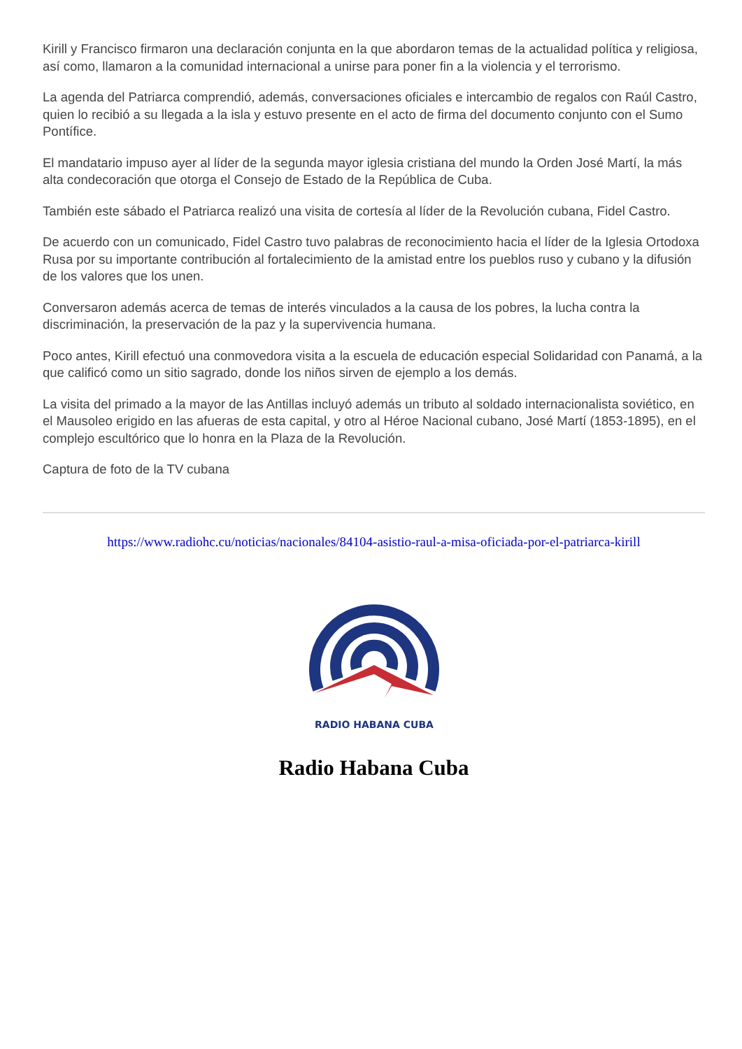Kirill y Francisco firmaron una declaración conjunta en la que abordaron temas de la actualidad política y religiosa, así como, llamaron a la comunidad internacional a unirse para poner fin a la violencia y el terrorismo.
La agenda del Patriarca comprendió, además, conversaciones oficiales e intercambio de regalos con Raúl Castro, quien lo recibió a su llegada a la isla y estuvo presente en el acto de firma del documento conjunto con el Sumo Pontífice.
El mandatario impuso ayer al líder de la segunda mayor iglesia cristiana del mundo la Orden José Martí, la más alta condecoración que otorga el Consejo de Estado de la República de Cuba.
También este sábado el Patriarca realizó una visita de cortesía al líder de la Revolución cubana, Fidel Castro.
De acuerdo con un comunicado, Fidel Castro tuvo palabras de reconocimiento hacia el líder de la Iglesia Ortodoxa Rusa por su importante contribución al fortalecimiento de la amistad entre los pueblos ruso y cubano y la difusión de los valores que los unen.
Conversaron además acerca de temas de interés vinculados a la causa de los pobres, la lucha contra la discriminación, la preservación de la paz y la supervivencia humana.
Poco antes, Kirill efectuó una conmovedora visita a la escuela de educación especial Solidaridad con Panamá, a la que calificó como un sitio sagrado, donde los niños sirven de ejemplo a los demás.
La visita del primado a la mayor de las Antillas incluyó además un tributo al soldado internacionalista soviético, en el Mausoleo erigido en las afueras de esta capital, y otro al Héroe Nacional cubano, José Martí (1853-1895), en el complejo escultórico que lo honra en la Plaza de la Revolución.
Captura de foto de la TV cubana
https://www.radiohc.cu/noticias/nacionales/84104-asistio-raul-a-misa-oficiada-por-el-patriarca-kirill
RADIO HABANA CUBA
Radio Habana Cuba